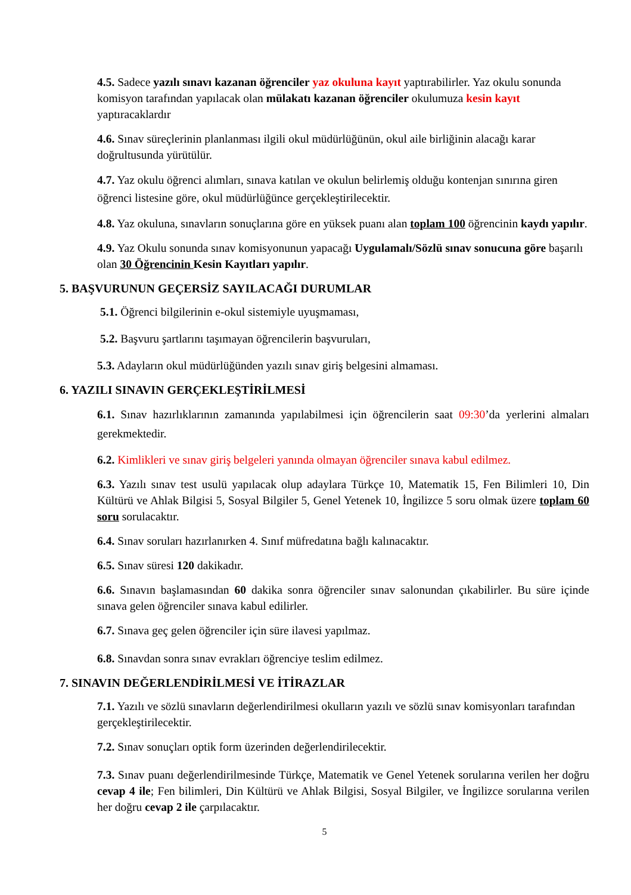4.5. Sadece yazılı sınavı kazanan öğrenciler yaz okuluna kayıt yaptırabilirler. Yaz okulu sonunda komisyon tarafından yapılacak olan mülakatı kazanan öğrenciler okulumuza kesin kayıt yaptıracaklardır
4.6. Sınav süreçlerinin planlanması ilgili okul müdürlüğünün, okul aile birliğinin alacağı karar doğrultusunda yürütülür.
4.7. Yaz okulu öğrenci alımları, sınava katılan ve okulun belirlemiş olduğu kontenjan sınırına giren öğrenci listesine göre, okul müdürlüğünce gerçekleştirilecektir.
4.8. Yaz okuluna, sınavların sonuçlarına göre en yüksek puanı alan toplam 100 öğrencinin kaydı yapılır.
4.9. Yaz Okulu sonunda sınav komisyonunun yapacağı Uygulamalı/Sözlü sınav sonucuna göre başarılı olan 30 Öğrencinin Kesin Kayıtları yapılır.
5. BAŞVURUNUN GEÇERSİZ SAYILACAĞI DURUMLAR
5.1. Öğrenci bilgilerinin e-okul sistemiyle uyuşmaması,
5.2. Başvuru şartlarını taşımayan öğrencilerin başvuruları,
5.3. Adayların okul müdürlüğünden yazılı sınav giriş belgesini almaması.
6. YAZILI SINAVIN GERÇEKLEŞTİRİLMESİ
6.1. Sınav hazırlıklarının zamanında yapılabilmesi için öğrencilerin saat 09:30’da yerlerini almaları gerekmektedir.
6.2. Kimlikleri ve sınav giriş belgeleri yanında olmayan öğrenciler sınava kabul edilmez.
6.3. Yazılı sınav test usulü yapılacak olup adaylara Türkçe 10, Matematik 15, Fen Bilimleri 10, Din Kültürü ve Ahlak Bilgisi 5, Sosyal Bilgiler 5, Genel Yetenek 10, İngilizce 5 soru olmak üzere toplam 60 soru sorulacaktır.
6.4. Sınav soruları hazırlanırken 4. Sınıf müfredatına bağlı kalınacaktır.
6.5. Sınav süresi 120 dakikadır.
6.6. Sınavın başlamasından 60 dakika sonra öğrenciler sınav salonundan çıkabilirler. Bu süre içinde sınava gelen öğrenciler sınava kabul edilirler.
6.7. Sınava geç gelen öğrenciler için süre ilavesi yapılmaz.
6.8. Sınavdan sonra sınav evrakları öğrenciye teslim edilmez.
7. SINAVIN DEĞERLENDİRİLMESİ VE İTİRAZLAR
7.1. Yazılı ve sözlü sınavların değerlendirilmesi okulların yazılı ve sözlü sınav komisyonları tarafından gerçekleştirilecektir.
7.2. Sınav sonuçları optik form üzerinden değerlendirilecektir.
7.3. Sınav puanı değerlendirilmesinde Türkçe, Matematik ve Genel Yetenek sorularına verilen her doğru cevap 4 ile; Fen bilimleri, Din Kültürü ve Ahlak Bilgisi, Sosyal Bilgiler, ve İngilizce sorularına verilen her doğru cevap 2 ile çarpılacaktır.
5